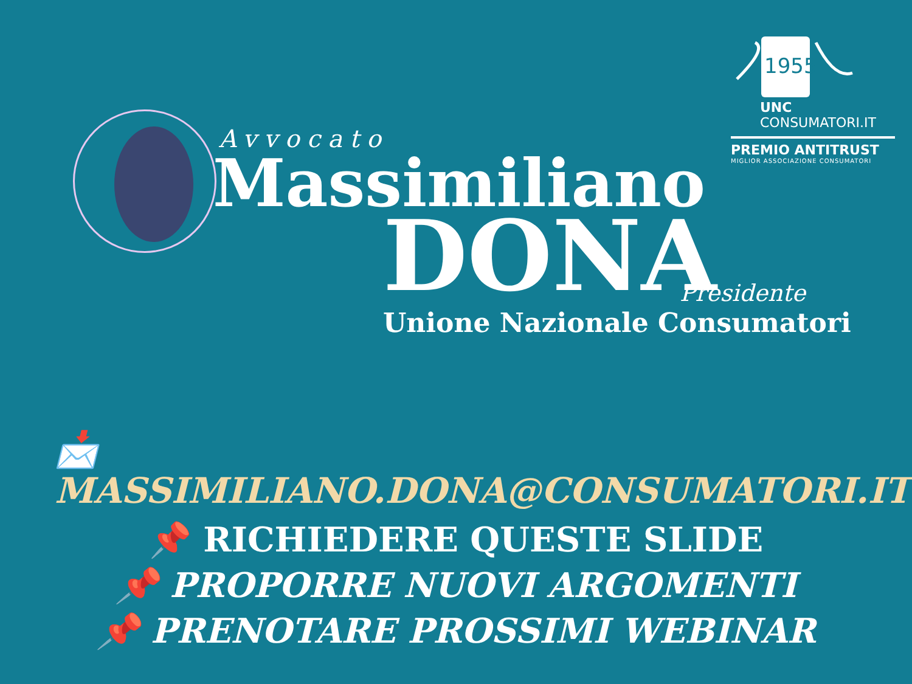1955
UNC
CONSUMATORI.IT
PREMIO ANTITRUST
MIGLIOR ASSOCIAZIONE CONSUMATORI
Avvocato
Massimiliano
DONA
Presidente
Unione Nazionale Consumatori
📩 MASSIMILIANO.DONA@CONSUMATORI.IT
📌 RICHIEDERE QUESTE SLIDE
📌 PROPORRE NUOVI ARGOMENTI
📌 PRENOTARE PROSSIMI WEBINAR